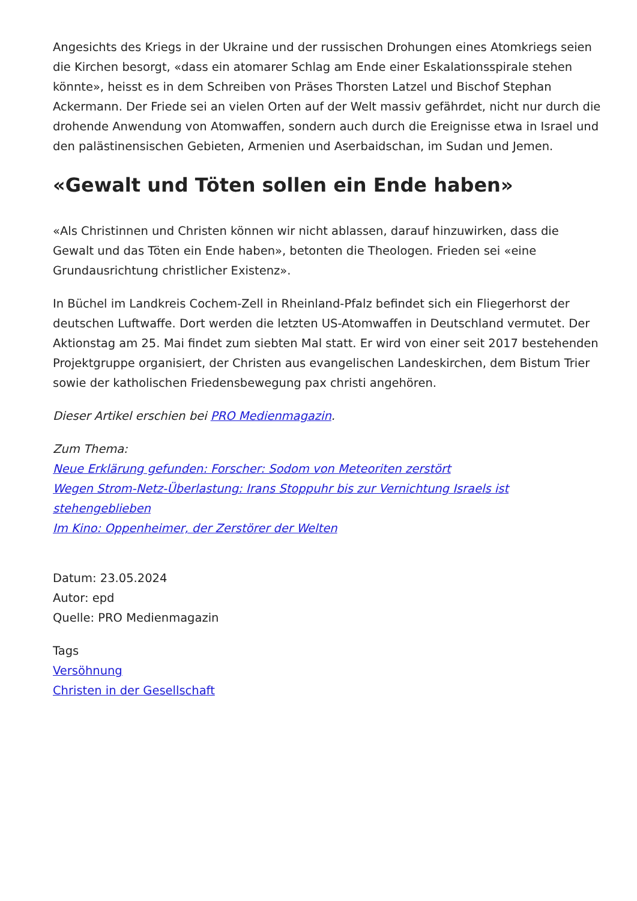Angesichts des Kriegs in der Ukraine und der russischen Drohungen eines Atomkriegs seien die Kirchen besorgt, «dass ein atomarer Schlag am Ende einer Eskalationsspirale stehen könnte», heisst es in dem Schreiben von Präses Thorsten Latzel und Bischof Stephan Ackermann. Der Friede sei an vielen Orten auf der Welt massiv gefährdet, nicht nur durch die drohende Anwendung von Atomwaffen, sondern auch durch die Ereignisse etwa in Israel und den palästinensischen Gebieten, Armenien und Aserbaidschan, im Sudan und Jemen.
«Gewalt und Töten sollen ein Ende haben»
«Als Christinnen und Christen können wir nicht ablassen, darauf hinzuwirken, dass die Gewalt und das Töten ein Ende haben», betonten die Theologen. Frieden sei «eine Grundausrichtung christlicher Existenz».
In Büchel im Landkreis Cochem-Zell in Rheinland-Pfalz befindet sich ein Fliegerhorst der deutschen Luftwaffe. Dort werden die letzten US-Atomwaffen in Deutschland vermutet. Der Aktionstag am 25. Mai findet zum siebten Mal statt. Er wird von einer seit 2017 bestehenden Projektgruppe organisiert, der Christen aus evangelischen Landeskirchen, dem Bistum Trier sowie der katholischen Friedensbewegung pax christi angehören.
Dieser Artikel erschien bei PRO Medienmagazin.
Zum Thema:
Neue Erklärung gefunden: Forscher: Sodom von Meteoriten zerstört
Wegen Strom-Netz-Überlastung: Irans Stoppuhr bis zur Vernichtung Israels ist stehengeblieben
Im Kino: Oppenheimer, der Zerstörer der Welten
Datum: 23.05.2024
Autor: epd
Quelle: PRO Medienmagazin
Tags
Versöhnung
Christen in der Gesellschaft